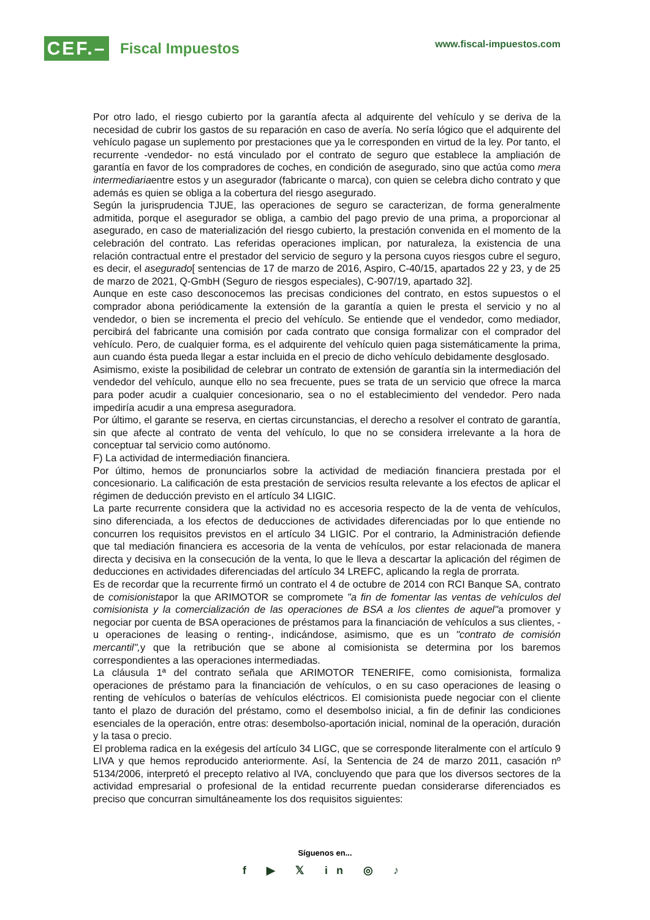CEF.–
Fiscal Impuestos
www.fiscal-impuestos.com
Por otro lado, el riesgo cubierto por la garantía afecta al adquirente del vehículo y se deriva de la necesidad de cubrir los gastos de su reparación en caso de avería. No sería lógico que el adquirente del vehículo pagase un suplemento por prestaciones que ya le corresponden en virtud de la ley. Por tanto, el recurrente -vendedor- no está vinculado por el contrato de seguro que establece la ampliación de garantía en favor de los compradores de coches, en condición de asegurado, sino que actúa como mera intermediariaentre estos y un asegurador (fabricante o marca), con quien se celebra dicho contrato y que además es quien se obliga a la cobertura del riesgo asegurado.
Según la jurisprudencia TJUE, las operaciones de seguro se caracterizan, de forma generalmente admitida, porque el asegurador se obliga, a cambio del pago previo de una prima, a proporcionar al asegurado, en caso de materialización del riesgo cubierto, la prestación convenida en el momento de la celebración del contrato. Las referidas operaciones implican, por naturaleza, la existencia de una relación contractual entre el prestador del servicio de seguro y la persona cuyos riesgos cubre el seguro, es decir, el asegurado[ sentencias de 17 de marzo de 2016, Aspiro, C-40/15, apartados 22 y 23, y de 25 de marzo de 2021, Q-GmbH (Seguro de riesgos especiales), C-907/19, apartado 32].
Aunque en este caso desconocemos las precisas condiciones del contrato, en estos supuestos o el comprador abona periódicamente la extensión de la garantía a quien le presta el servicio y no al vendedor, o bien se incrementa el precio del vehículo. Se entiende que el vendedor, como mediador, percibirá del fabricante una comisión por cada contrato que consiga formalizar con el comprador del vehículo. Pero, de cualquier forma, es el adquirente del vehículo quien paga sistemáticamente la prima, aun cuando ésta pueda llegar a estar incluida en el precio de dicho vehículo debidamente desglosado.
Asimismo, existe la posibilidad de celebrar un contrato de extensión de garantía sin la intermediación del vendedor del vehículo, aunque ello no sea frecuente, pues se trata de un servicio que ofrece la marca para poder acudir a cualquier concesionario, sea o no el establecimiento del vendedor. Pero nada impediría acudir a una empresa aseguradora.
Por último, el garante se reserva, en ciertas circunstancias, el derecho a resolver el contrato de garantía, sin que afecte al contrato de venta del vehículo, lo que no se considera irrelevante a la hora de conceptuar tal servicio como autónomo.
F) La actividad de intermediación financiera.
Por último, hemos de pronunciarlos sobre la actividad de mediación financiera prestada por el concesionario. La calificación de esta prestación de servicios resulta relevante a los efectos de aplicar el régimen de deducción previsto en el artículo 34 LIGIC.
La parte recurrente considera que la actividad no es accesoria respecto de la de venta de vehículos, sino diferenciada, a los efectos de deducciones de actividades diferenciadas por lo que entiende no concurren los requisitos previstos en el artículo 34 LIGIC. Por el contrario, la Administración defiende que tal mediación financiera es accesoria de la venta de vehículos, por estar relacionada de manera directa y decisiva en la consecución de la venta, lo que le lleva a descartar la aplicación del régimen de deducciones en actividades diferenciadas del artículo 34 LREFC, aplicando la regla de prorrata.
Es de recordar que la recurrente firmó un contrato el 4 de octubre de 2014 con RCI Banque SA, contrato de comisionistapor la que ARIMOTOR se compromete "a fin de fomentar las ventas de vehículos del comisionista y la comercialización de las operaciones de BSA a los clientes de aquel"a promover y negociar por cuenta de BSA operaciones de préstamos para la financiación de vehículos a sus clientes, -u operaciones de leasing o renting-, indicándose, asimismo, que es un "contrato de comisión mercantil", y que la retribución que se abone al comisionista se determina por los baremos correspondientes a las operaciones intermediadas.
La cláusula 1ª del contrato señala que ARIMOTOR TENERIFE, como comisionista, formaliza operaciones de préstamo para la financiación de vehículos, o en su caso operaciones de leasing o renting de vehículos o baterías de vehículos eléctricos. El comisionista puede negociar con el cliente tanto el plazo de duración del préstamo, como el desembolso inicial, a fin de definir las condiciones esenciales de la operación, entre otras: desembolso-aportación inicial, nominal de la operación, duración y la tasa o precio.
El problema radica en la exégesis del artículo 34 LIGC, que se corresponde literalmente con el artículo 9 LIVA y que hemos reproducido anteriormente. Así, la Sentencia de 24 de marzo 2011, casación nº 5134/2006, interpretó el precepto relativo al IVA, concluyendo que para que los diversos sectores de la actividad empresarial o profesional de la entidad recurrente puedan considerarse diferenciados es preciso que concurran simultáneamente los dos requisitos siguientes:
Síguenos en...
f ▶ 𝕏 in ◎ ♪